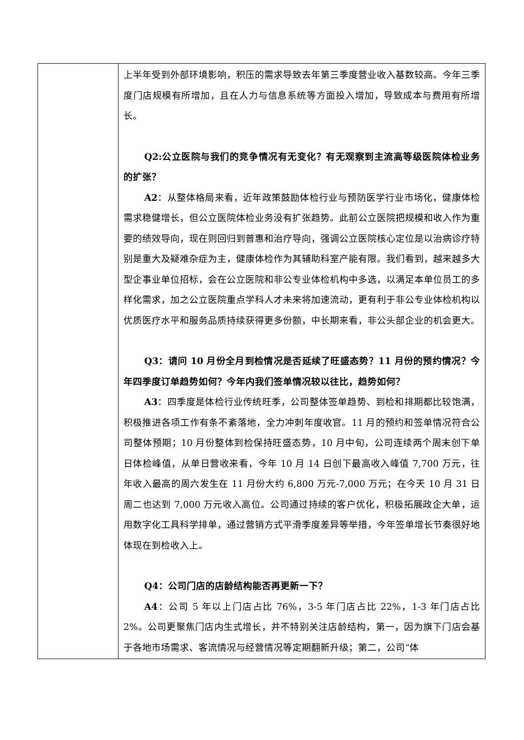| | 上半年受到外部环境影响，积压的需求导致去年第三季度营业收入基数较高。今年三季度门店规模有所增加，且在人力与信息系统等方面投入增加，导致成本与费用有所增长。 Q2:公立医院与我们的竞争情况有无变化？有无观察到主流高等级医院体检业务的扩张？ A2 ：从整体格局来看，近年政策鼓励体检行业与预防医学行业市场化，健康体检需求稳健增长，但公立医院体检业务没有扩张趋势。此前公立医院把规模和收入作为重要的绩效导向，现在则回归到普惠和治疗导向，强调公立医院核心定位是以治病诊疗特别是重大及疑难杂症为主，健康体检作为其辅助科室产能有限。我们看到，越来越多大型企事业单位招标，会在公立医院和非公专业体检机构中多选，以满足本单位员工的多样化需求，加之公立医院重点学科人才未来将加速流动，更有利于非公专业体检机构以优质医疗水平和服务品质持续获得更多份额，中长期来看，非公头部企业的机会更大。 Q3：请问 10 月份全月到检情况是否延续了旺盛态势？11 月份的预约情况？今年四季度订单趋势如何？今年内我们签单情况较以往比，趋势如何？ A3 ：四季度是体检行业传统旺季，公司整体签单趋势、到检和排期都比较饱满，积极推进各项工作有条不紊落地，全力冲刺年度收官。11 月的预约和签单情况符合公司整体预期；10 月份整体到检保持旺盛态势，10 月中旬，公司连续两个周末创下单日体检峰值，从单日营收来看，今年 10 月 14 日创下最高收入峰值 7,700 万元，往年收入最高的周六发生在 11 月份大约 6,800 万元-7,000 万元；在今天 10 月 31 日周二也达到 7,000 万元收入高位。公司通过持续的客户优化，积极拓展政企大单，运用数字化工具科学排单，通过营销方式平滑季度差异等举措，今年签单增长节奏很好地体现在到检收入上。 Q4：公司门店的店龄结构能否再更新一下？ A4 ：公司 5 年以上门店占比 76%，3-5 年门店占比 22%，1-3 年门店占比 2%。公司更聚焦门店内生式增长，并不特别关注店龄结构，第一，因为旗下门店会基于各地市场需求、客流情况与经营情况等定期翻新升级；第二，公司“体 |